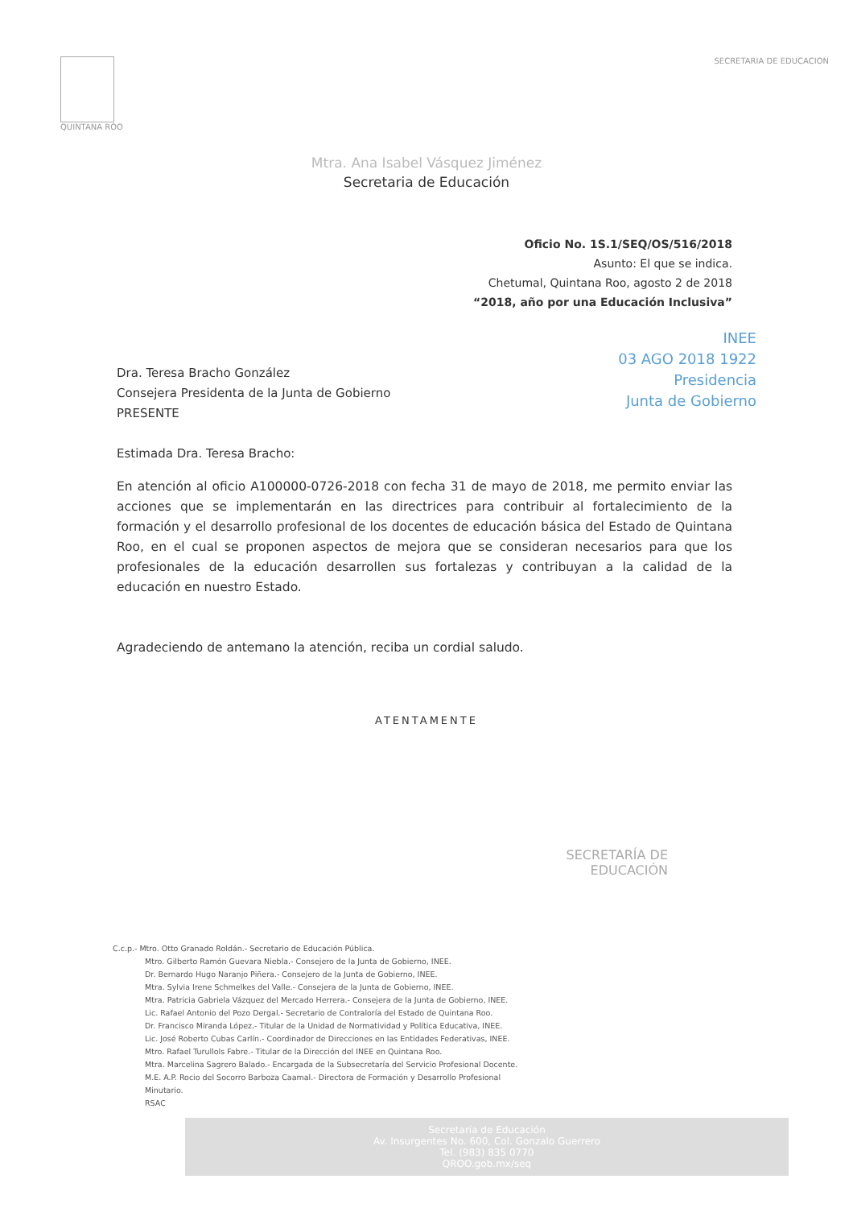QUINTANA ROO SECRETARIA DE EDUCACION
Mtra. Ana Isabel Vásquez Jiménez
Secretaria de Educación
Oficio No. 1S.1/SEQ/OS/516/2018
Asunto: El que se indica.
Chetumal, Quintana Roo, agosto 2 de 2018
“2018, año por una Educación Inclusiva”
INEE
03 AGO 2018 1922
Presidencia
Junta de Gobierno
Dra. Teresa Bracho González
Consejera Presidenta de la Junta de Gobierno
PRESENTE
Estimada Dra. Teresa Bracho:
En atención al oficio A100000-0726-2018 con fecha 31 de mayo de 2018, me permito enviar las acciones que se implementarán en las directrices para contribuir al fortalecimiento de la formación y el desarrollo profesional de los docentes de educación básica del Estado de Quintana Roo, en el cual se proponen aspectos de mejora que se consideran necesarios para que los profesionales de la educación desarrollen sus fortalezas y contribuyan a la calidad de la educación en nuestro Estado.
Agradeciendo de antemano la atención, reciba un cordial saludo.
ATENTAMENTE
SECRETARÍA DE
EDUCACIÓN
C.c.p.- Mtro. Otto Granado Roldán.- Secretario de Educación Pública.
Mtro. Gilberto Ramón Guevara Niebla.- Consejero de la Junta de Gobierno, INEE.
Dr. Bernardo Hugo Naranjo Piñera.- Consejero de la Junta de Gobierno, INEE.
Mtra. Sylvia Irene Schmelkes del Valle.- Consejera de la Junta de Gobierno, INEE.
Mtra. Patricia Gabriela Vázquez del Mercado Herrera.- Consejera de la Junta de Gobierno, INEE.
Lic. Rafael Antonio del Pozo Dergal.- Secretario de Contraloría del Estado de Quintana Roo.
Dr. Francisco Miranda López.- Titular de la Unidad de Normatividad y Política Educativa, INEE.
Lic. José Roberto Cubas Carlín.- Coordinador de Direcciones en las Entidades Federativas, INEE.
Mtro. Rafael Turullols Fabre.- Titular de la Dirección del INEE en Quintana Roo.
Mtra. Marcelina Sagrero Balado.- Encargada de la Subsecretaría del Servicio Profesional Docente.
M.E. A.P. Rocio del Socorro Barboza Caamal.- Directora de Formación y Desarrollo Profesional
Minutario.
RSAC
Secretaría de Educación
Av. Insurgentes No. 600, Col. Gonzalo Guerrero
Tel. (983) 835 0770
QROO.gob.mx/seq